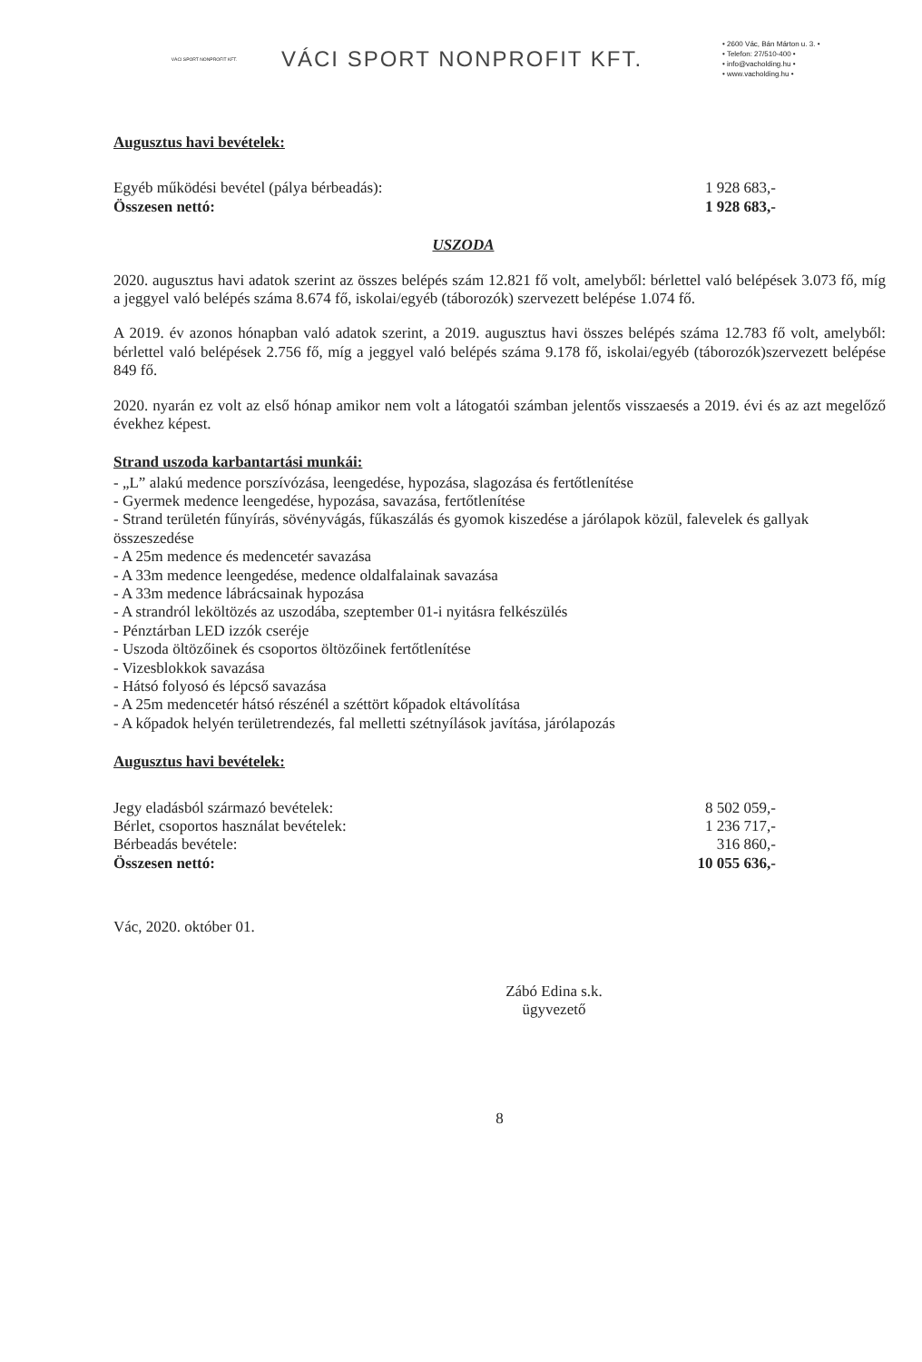VÁCI SPORT NONPROFIT KFT.
VÁCI SPORT NONPROFIT KFT.
• 2600 Vác, Bán Márton u. 3. •
• Telefon: 27/510-400 •
• info@vacholding.hu •
• www.vacholding.hu •
Augusztus havi bevételek:
Egyéb működési bevétel (pálya bérbeadás): 1 928 683,-
Összesen nettó: 1 928 683,-
USZODA
2020. augusztus havi adatok szerint az összes belépés szám 12.821 fő volt, amelyből: bérlettel való belépések 3.073 fő, míg a jeggyel való belépés száma 8.674 fő, iskolai/egyéb (táborozók) szervezett belépése 1.074 fő.
A 2019. év azonos hónapban való adatok szerint, a 2019. augusztus havi összes belépés száma 12.783 fő volt, amelyből: bérlettel való belépések 2.756 fő, míg a jeggyel való belépés száma 9.178 fő, iskolai/egyéb (táborozók)szervezett belépése 849 fő.
2020. nyarán ez volt az első hónap amikor nem volt a látogatói számban jelentős visszaesés a 2019. évi és az azt megelőző évekhez képest.
Strand uszoda karbantartási munkái:
- „L” alakú medence porszívózása, leengedése, hypozása, slagozása és fertőtlenítése
- Gyermek medence leengedése, hypozása, savazása, fertőtlenítése
- Strand területén fűnyírás, sövényvágás, fűkaszálás és gyomok kiszedése a járólapok közül, falevelek és gallyak összeszedése
- A 25m medence és medencetér savazása
- A 33m medence leengedése, medence oldalfalainak savazása
- A 33m medence lábrácsainak hypozása
- A strandról leköltözés az uszodába, szeptember 01-i nyitásra felkészülés
- Pénztárban LED izzók cseréje
- Uszoda öltözőinek és csoportos öltözőinek fertőtlenítése
- Vizesblokkok savazása
- Hátsó folyosó és lépcső savazása
- A 25m medencetér hátsó részénél a széttört kőpadok eltávolítása
- A kőpadok helyén területrendezés, fal melletti szétnyílások javítása, járólapozás
Augusztus havi bevételek:
Jegy eladásból származó bevételek: 8 502 059,-
Bérlet, csoportos használat bevételek: 1 236 717,-
Bérbeadás bevétele: 316 860,-
Összesen nettó: 10 055 636,-
Vác, 2020. október 01.
Zábó Edina s.k.
ügyvezető
8